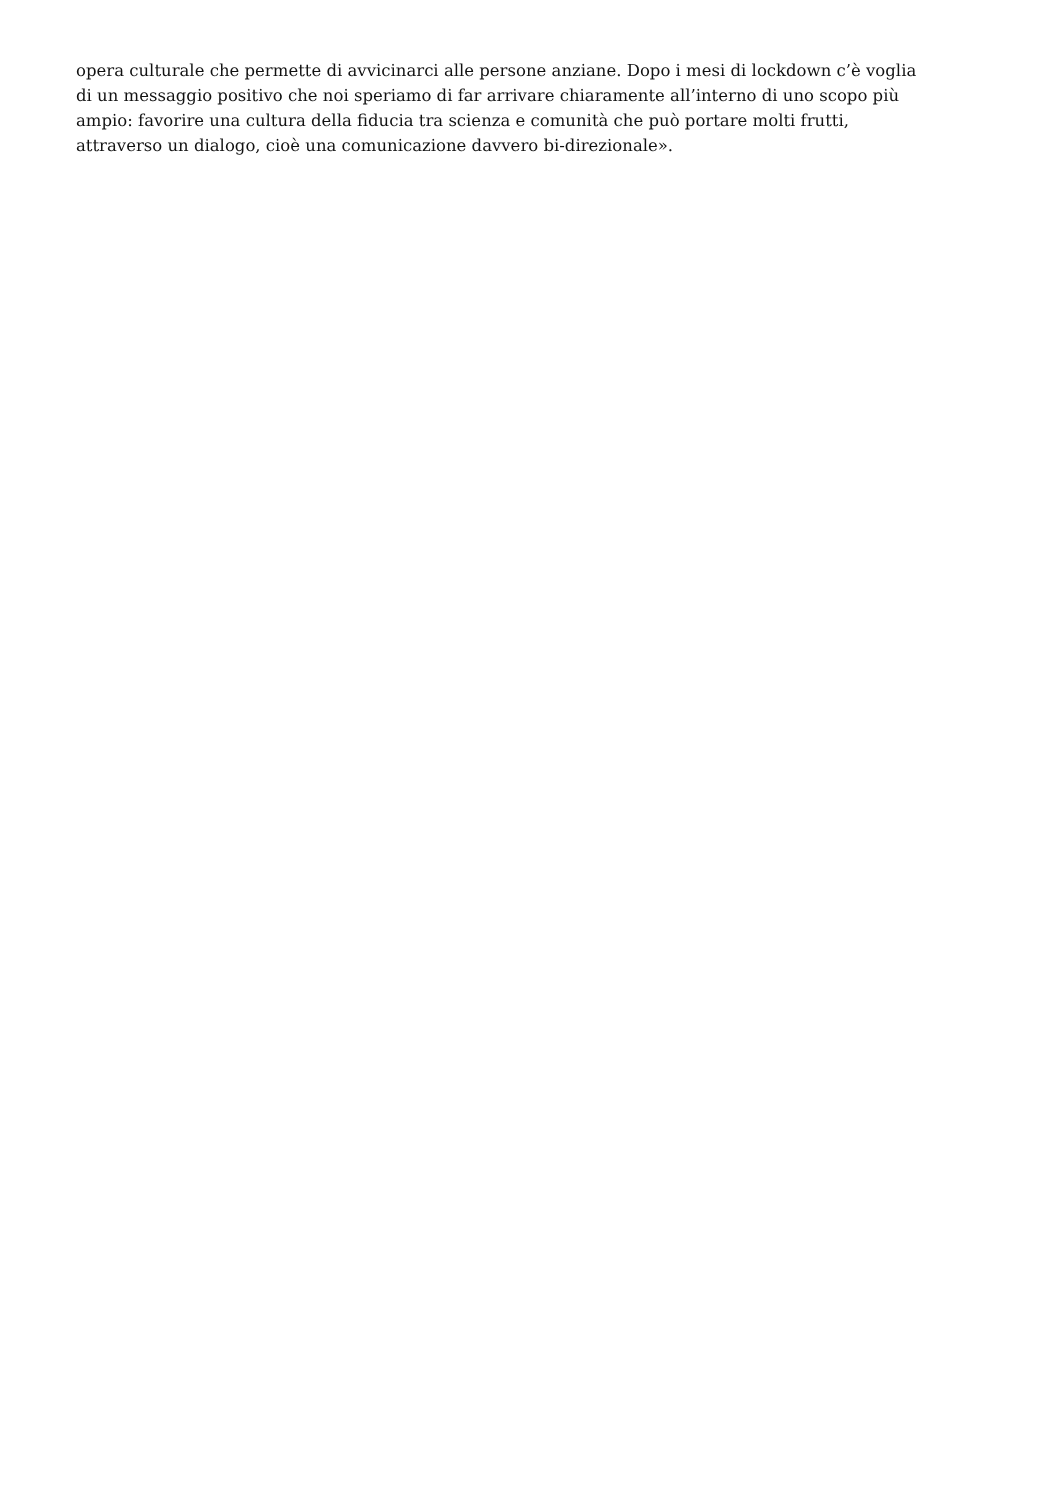opera culturale che permette di avvicinarci alle persone anziane. Dopo i mesi di lockdown c’è voglia
di un messaggio positivo che noi speriamo di far arrivare chiaramente all’interno di uno scopo più
ampio: favorire una cultura della fiducia tra scienza e comunità che può portare molti frutti,
attraverso un dialogo, cioè una comunicazione davvero bi-direzionale».